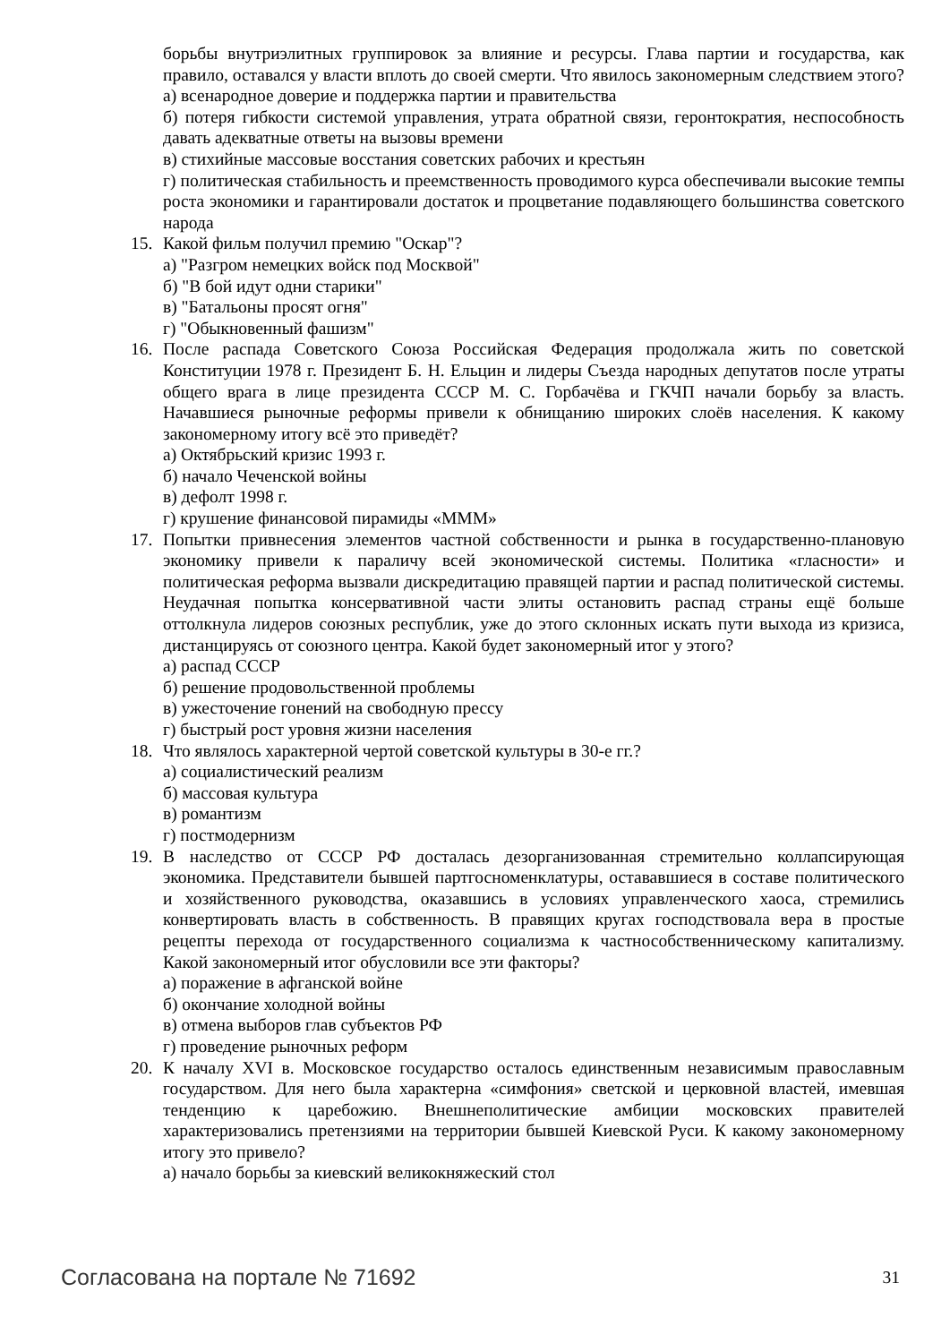борьбы внутриэлитных группировок за влияние и ресурсы. Глава партии и государства, как правило, оставался у власти вплоть до своей смерти. Что явилось закономерным следствием этого?
а) всенародное доверие и поддержка партии и правительства
б) потеря гибкости системой управления, утрата обратной связи, геронтократия, неспособность давать адекватные ответы на вызовы времени
в) стихийные массовые восстания советских рабочих и крестьян
г) политическая стабильность и преемственность проводимого курса обеспечивали высокие темпы роста экономики и гарантировали достаток и процветание подавляющего большинства советского народа
15. Какой фильм получил премию "Оскар"?
а) "Разгром немецких войск под Москвой"
б) "В бой идут одни старики"
в) "Батальоны просят огня"
г) "Обыкновенный фашизм"
16. После распада Советского Союза Российская Федерация продолжала жить по советской Конституции 1978 г. Президент Б. Н. Ельцин и лидеры Съезда народных депутатов после утраты общего врага в лице президента СССР М. С. Горбачёва и ГКЧП начали борьбу за власть. Начавшиеся рыночные реформы привели к обнищанию широких слоёв населения. К какому закономерному итогу всё это приведёт?
а) Октябрьский кризис 1993 г.
б) начало Чеченской войны
в) дефолт 1998 г.
г) крушение финансовой пирамиды «МММ»
17. Попытки привнесения элементов частной собственности и рынка в государственно-плановую экономику привели к параличу всей экономической системы. Политика «гласности» и политическая реформа вызвали дискредитацию правящей партии и распад политической системы. Неудачная попытка консервативной части элиты остановить распад страны ещё больше оттолкнула лидеров союзных республик, уже до этого склонных искать пути выхода из кризиса, дистанцируясь от союзного центра. Какой будет закономерный итог у этого?
а) распад СССР
б) решение продовольственной проблемы
в) ужесточение гонений на свободную прессу
г) быстрый рост уровня жизни населения
18. Что являлось характерной чертой советской культуры в 30-е гг.?
а) социалистический реализм
б) массовая культура
в) романтизм
г) постмодернизм
19. В наследство от СССР РФ досталась дезорганизованная стремительно коллапсирующая экономика. Представители бывшей партгосноменклатуры, остававшиеся в составе политического и хозяйственного руководства, оказавшись в условиях управленческого хаоса, стремились конвертировать власть в собственность. В правящих кругах господствовала вера в простые рецепты перехода от государственного социализма к частнособственническому капитализму. Какой закономерный итог обусловили все эти факторы?
а) поражение в афганской войне
б) окончание холодной войны
в) отмена выборов глав субъектов РФ
г) проведение рыночных реформ
20. К началу XVI в. Московское государство осталось единственным независимым православным государством. Для него была характерна «симфония» светской и церковной властей, имевшая тенденцию к царебожию. Внешнеполитические амбиции московских правителей характеризовались претензиями на территории бывшей Киевской Руси. К какому закономерному итогу это привело?
а) начало борьбы за киевский великокняжеский стол
Согласована на портале № 71692 31